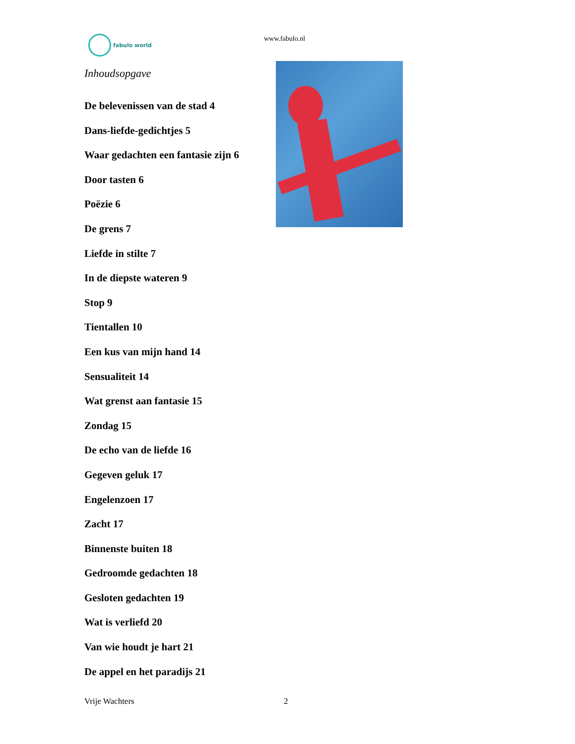fabulo world www.fabulo.nl
Inhoudsopgave
De belevenissen van de stad 4
Dans-liefde-gedichtjes 5
Waar gedachten een fantasie zijn 6
Door tasten 6
Poëzie 6
De grens 7
Liefde in stilte 7
In de diepste wateren 9
Stop 9
Tientallen 10
Een kus van mijn hand 14
Sensualiteit 14
Wat grenst aan fantasie 15
Zondag 15
De echo van de liefde 16
Gegeven geluk 17
Engelenzoen 17
Zacht 17
Binnenste buiten 18
Gedroomde gedachten 18
Gesloten gedachten 19
Wat is verliefd 20
Van wie houdt je hart 21
De appel en het paradijs 21
Vrije Wachters 2